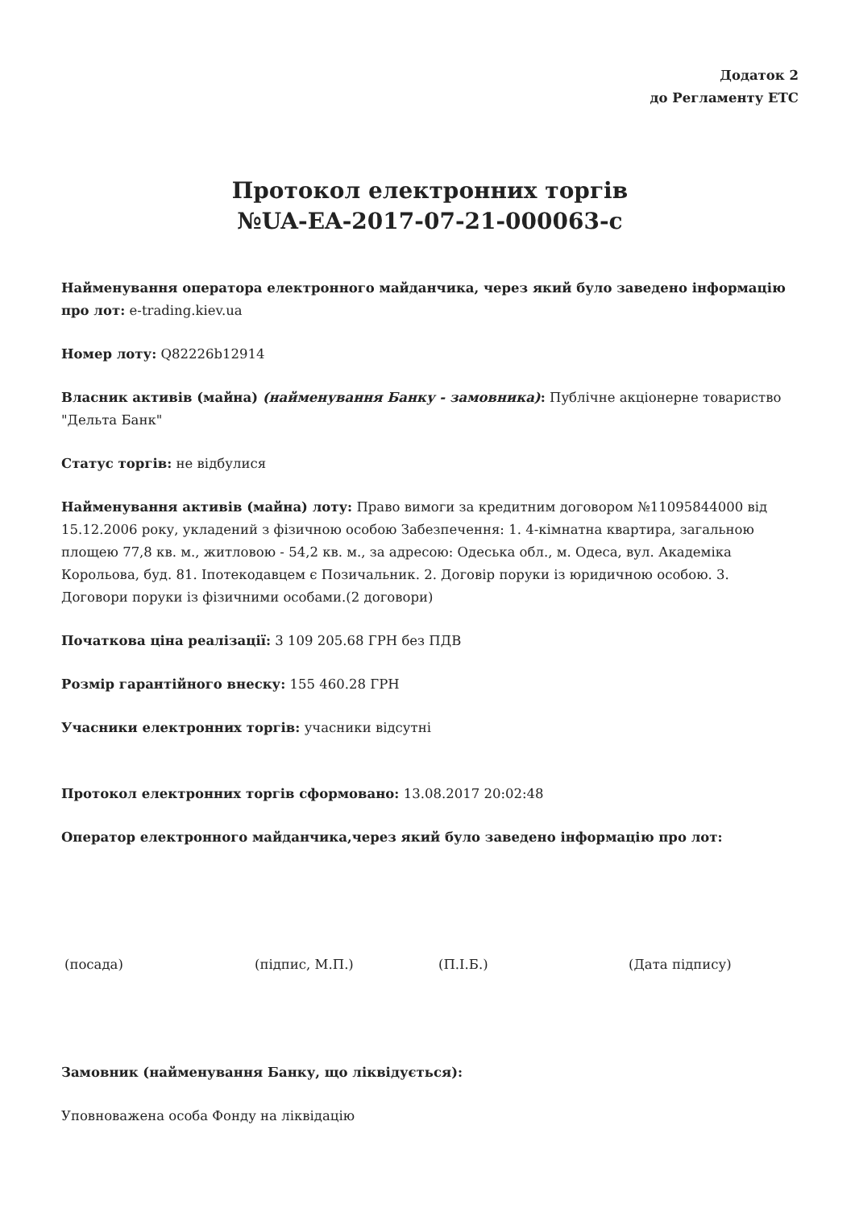Додаток 2
до Регламенту ЕТС
Протокол електронних торгів
№UA-EA-2017-07-21-000063-c
Найменування оператора електронного майданчика, через який було заведено інформацію про лот: e-trading.kiev.ua
Номер лоту: Q82226b12914
Власник активів (майна) (найменування Банку - замовника): Публічне акціонерне товариство "Дельта Банк"
Статус торгів: не відбулися
Найменування активів (майна) лоту: Право вимоги за кредитним договором №11095844000 від 15.12.2006 року, укладений з фізичною особою Забезпечення: 1. 4-кімнатна квартира, загальною площею 77,8 кв. м., житловою - 54,2 кв. м., за адресою: Одеська обл., м. Одеса, вул. Академіка Корольова, буд. 81. Іпотекодавцем є Позичальник. 2. Договір поруки із юридичною особою. 3. Договори поруки із фізичними особами.(2 договори)
Початкова ціна реалізації: 3 109 205.68 ГРН без ПДВ
Розмір гарантійного внеску: 155 460.28 ГРН
Учасники електронних торгів: учасники відсутні
Протокол електронних торгів сформовано: 13.08.2017 20:02:48
Оператор електронного майданчика,через який було заведено інформацію про лот:
(посада) (підпис, М.П.) (П.І.Б.) (Дата підпису)
Замовник (найменування Банку, що ліквідується):
Уповноважена особа Фонду на ліквідацію